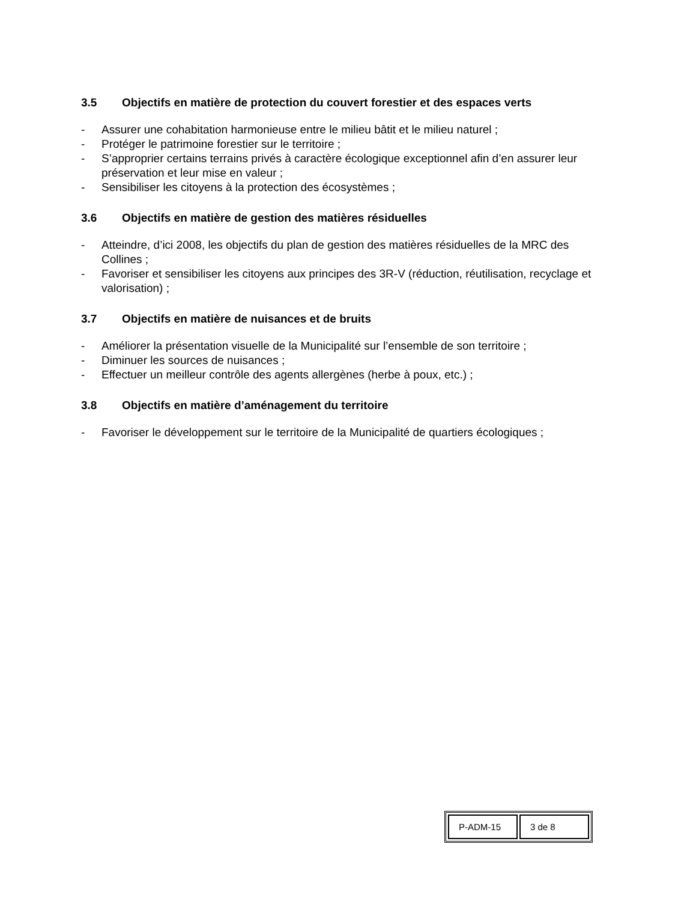3.5 Objectifs en matière de protection du couvert forestier et des espaces verts
- Assurer une cohabitation harmonieuse entre le milieu bâtit et le milieu naturel ;
- Protéger le patrimoine forestier sur le territoire ;
- S’approprier certains terrains privés à caractère écologique exceptionnel afin d’en assurer leur préservation et leur mise en valeur ;
- Sensibiliser les citoyens à la protection des écosystèmes ;
3.6 Objectifs en matière de gestion des matières résiduelles
- Atteindre, d’ici 2008, les objectifs du plan de gestion des matières résiduelles de la MRC des Collines ;
- Favoriser et sensibiliser les citoyens aux principes des 3R-V (réduction, réutilisation, recyclage et valorisation) ;
3.7 Objectifs en matière de nuisances et de bruits
- Améliorer la présentation visuelle de la Municipalité sur l’ensemble de son territoire ;
- Diminuer les sources de nuisances ;
- Effectuer un meilleur contrôle des agents allergènes (herbe à poux, etc.) ;
3.8 Objectifs en matière d’aménagement du territoire
- Favoriser le développement sur le territoire de la Municipalité de quartiers écologiques ;
| P-ADM-15 | 3 de 8 |